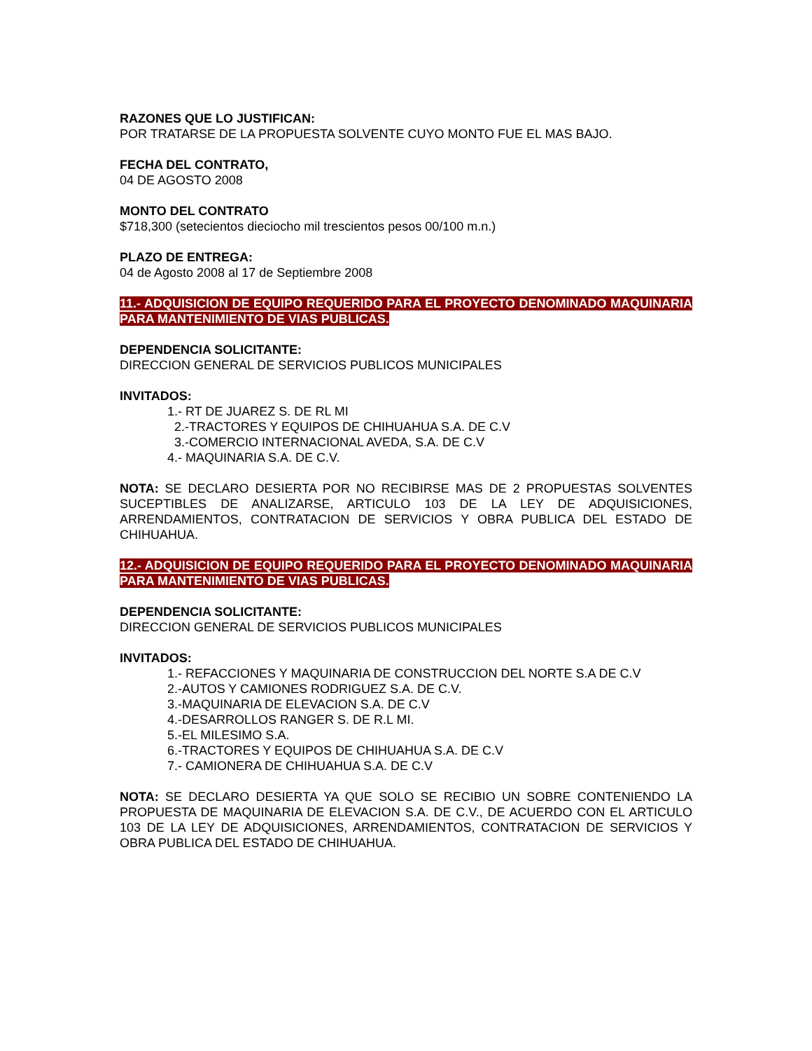RAZONES QUE LO JUSTIFICAN:
POR TRATARSE DE LA PROPUESTA SOLVENTE CUYO MONTO FUE EL MAS BAJO.
FECHA DEL CONTRATO,
04 DE AGOSTO 2008
MONTO DEL CONTRATO
$718,300 (setecientos dieciocho mil trescientos pesos 00/100 m.n.)
PLAZO DE ENTREGA:
04 de Agosto 2008 al 17 de Septiembre 2008
11.- ADQUISICION DE EQUIPO REQUERIDO PARA EL PROYECTO DENOMINADO MAQUINARIA PARA MANTENIMIENTO DE VIAS PUBLICAS.
DEPENDENCIA SOLICITANTE:
DIRECCION GENERAL DE SERVICIOS PUBLICOS MUNICIPALES
INVITADOS:
1.- RT DE JUAREZ S. DE RL MI
2.-TRACTORES Y EQUIPOS DE CHIHUAHUA S.A. DE C.V
3.-COMERCIO INTERNACIONAL AVEDA, S.A. DE C.V
4.- MAQUINARIA S.A. DE C.V.
NOTA: SE DECLARO DESIERTA POR NO RECIBIRSE MAS DE 2 PROPUESTAS SOLVENTES SUCEPTIBLES DE ANALIZARSE, ARTICULO 103 DE LA LEY DE ADQUISICIONES, ARRENDAMIENTOS, CONTRATACION DE SERVICIOS Y OBRA PUBLICA DEL ESTADO DE CHIHUAHUA.
12.- ADQUISICION DE EQUIPO REQUERIDO PARA EL PROYECTO DENOMINADO MAQUINARIA PARA MANTENIMIENTO DE VIAS PUBLICAS.
DEPENDENCIA SOLICITANTE:
DIRECCION GENERAL DE SERVICIOS PUBLICOS MUNICIPALES
INVITADOS:
1.- REFACCIONES Y MAQUINARIA DE CONSTRUCCION DEL NORTE S.A DE C.V
2.-AUTOS Y CAMIONES RODRIGUEZ S.A. DE C.V.
3.-MAQUINARIA DE ELEVACION S.A. DE C.V
4.-DESARROLLOS RANGER S. DE R.L MI.
5.-EL MILESIMO S.A.
6.-TRACTORES Y EQUIPOS DE CHIHUAHUA S.A. DE C.V
7.- CAMIONERA DE CHIHUAHUA S.A. DE C.V
NOTA: SE DECLARO DESIERTA YA QUE SOLO SE RECIBIO UN SOBRE CONTENIENDO LA PROPUESTA DE MAQUINARIA DE ELEVACION S.A. DE C.V., DE ACUERDO CON EL ARTICULO 103 DE LA LEY DE ADQUISICIONES, ARRENDAMIENTOS, CONTRATACION DE SERVICIOS Y OBRA PUBLICA DEL ESTADO DE CHIHUAHUA.